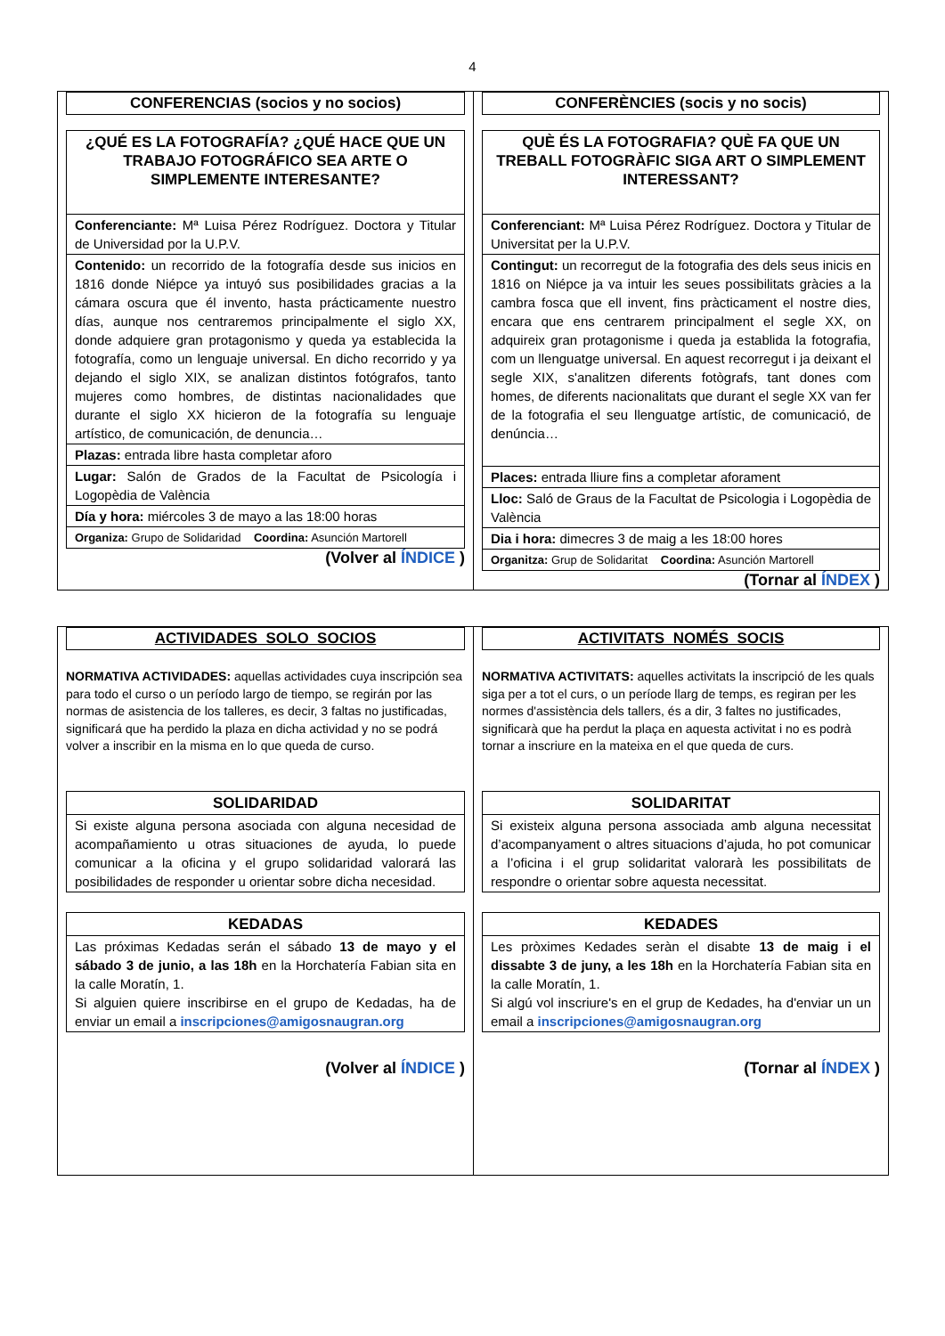4
CONFERENCIAS (socios y no socios)
| ¿QUÉ ES LA FOTOGRAFÍA? ¿QUÉ HACE QUE UN TRABAJO FOTOGRÁFICO SEA ARTE O SIMPLEMENTE INTERESANTE? |
| Conferenciante: Mª Luisa Pérez Rodríguez. Doctora y Titular de Universidad por la U.P.V. |
| Contenido: un recorrido de la fotografía desde sus inicios en 1816 donde Niépce ya intuyó sus posibilidades gracias a la cámara oscura que él invento, hasta prácticamente nuestro días, aunque nos centraremos principalmente el siglo XX, donde adquiere gran protagonismo y queda ya establecida la fotografía, como un lenguaje universal. En dicho recorrido y ya dejando el siglo XIX, se analizan distintos fotógrafos, tanto mujeres como hombres, de distintas nacionalidades que durante el siglo XX hicieron de la fotografía su lenguaje artístico, de comunicación, de denuncia… |
| Plazas: entrada libre hasta completar aforo |
| Lugar: Salón de Grados de la Facultat de Psicología i Logopèdia de València |
| Día y hora: miércoles 3 de mayo a las 18:00 horas |
| Organiza: Grupo de Solidaridad Coordina: Asunción Martorell |
(Volver al ÍNDICE )
CONFERÈNCIES (socis y no socis)
| QUÈ ÉS LA FOTOGRAFIA? QUÈ FA QUE UN TREBALL FOTOGRÀFIC SIGA ART O SIMPLEMENT INTERESSANT? |
| Conferenciant: Mª Luisa Pérez Rodríguez. Doctora y Titular de Universitat per la U.P.V. |
| Contingut: un recorregut de la fotografia des dels seus inicis en 1816 on Niépce ja va intuir les seues possibilitats gràcies a la cambra fosca que ell invent, fins pràcticament el nostre dies, encara que ens centrarem principalment el segle XX, on adquireix gran protagonisme i queda ja establida la fotografia, com un llenguatge universal. En aquest recorregut i ja deixant el segle XIX, s'analitzen diferents fotògrafs, tant dones com homes, de diferents nacionalitats que durant el segle XX van fer de la fotografia el seu llenguatge artístic, de comunicació, de denúncia… |
| Places: entrada lliure fins a completar aforament |
| Lloc: Saló de Graus de la Facultat de Psicologia i Logopèdia de València |
| Dia i hora: dimecres 3 de maig a les 18:00 hores |
| Organitza: Grup de Solidaritat Coordina: Asunción Martorell |
(Tornar al ÍNDEX )
ACTIVIDADES_SOLO_SOCIOS
NORMATIVA ACTIVIDADES: aquellas actividades cuya inscripción sea para todo el curso o un período largo de tiempo, se regirán por las normas de asistencia de los talleres, es decir, 3 faltas no justificadas, significará que ha perdido la plaza en dicha actividad y no se podrá volver a inscribir en la misma en lo que queda de curso.
| SOLIDARIDAD |
| Si existe alguna persona asociada con alguna necesidad de acompañamiento u otras situaciones de ayuda, lo puede comunicar a la oficina y el grupo solidaridad valorará las posibilidades de responder u orientar sobre dicha necesidad. |
| KEDADAS |
| Las próximas Kedadas serán el sábado 13 de mayo y el sábado 3 de junio, a las 18h en la Horchatería Fabian sita en la calle Moratín, 1. Si alguien quiere inscribirse en el grupo de Kedadas, ha de enviar un email a inscripciones@amigosnaugran.org |
(Volver al ÍNDICE )
ACTIVITATS_NOMÉS_SOCIS
NORMATIVA ACTIVITATS: aquelles activitats la inscripció de les quals siga per a tot el curs, o un període llarg de temps, es regiran per les normes d'assistència dels tallers, és a dir, 3 faltes no justificades, significarà que ha perdut la plaça en aquesta activitat i no es podrà tornar a inscriure en la mateixa en el que queda de curs.
| SOLIDARITAT |
| Si existeix alguna persona associada amb alguna necessitat d’acompanyament o altres situacions d’ajuda, ho pot comunicar a l’oficina i el grup solidaritat valorarà les possibilitats de respondre o orientar sobre aquesta necessitat. |
| KEDADES |
| Les pròximes Kedades seràn el disabte 13 de maig i el dissabte 3 de juny, a les 18h en la Horchatería Fabian sita en la calle Moratín, 1. Si algú vol inscriure's en el grup de Kedades, ha d'enviar un un email a inscripciones@amigosnaugran.org |
(Tornar al ÍNDEX )